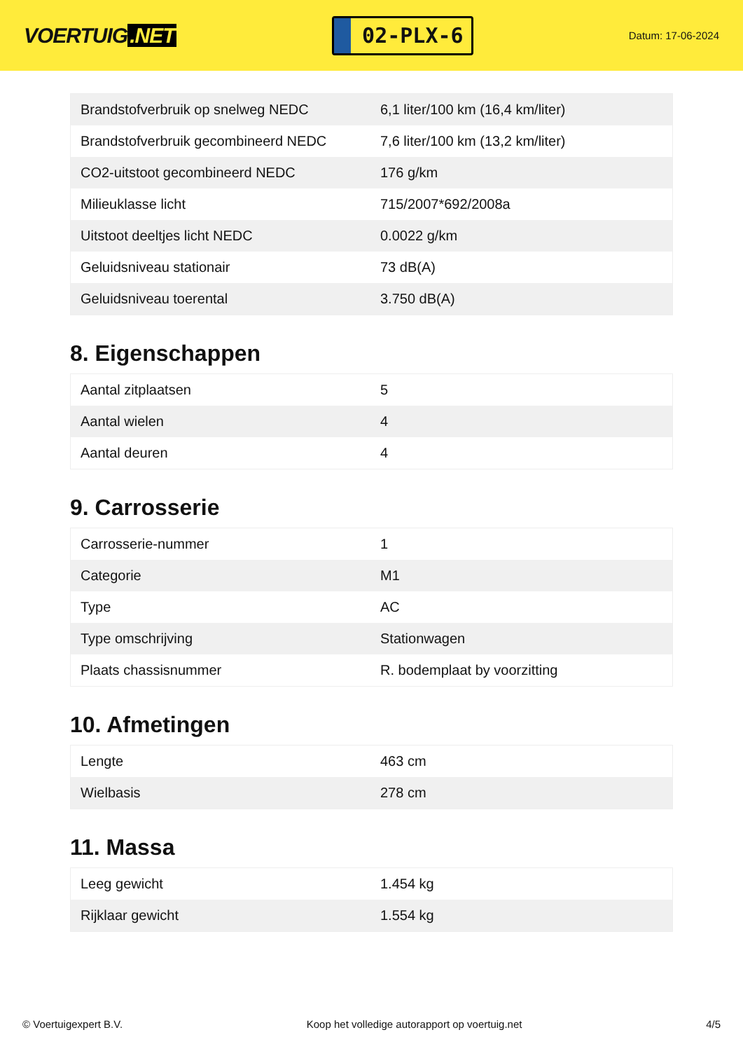VOERTUIG.NET
02-PLX-6
Datum: 17-06-2024
| Brandstofverbruik op snelweg NEDC | 6,1 liter/100 km (16,4 km/liter) |
| Brandstofverbruik gecombineerd NEDC | 7,6 liter/100 km (13,2 km/liter) |
| CO2-uitstoot gecombineerd NEDC | 176 g/km |
| Milieuklasse licht | 715/2007*692/2008a |
| Uitstoot deeltjes licht NEDC | 0.0022 g/km |
| Geluidsniveau stationair | 73 dB(A) |
| Geluidsniveau toerental | 3.750 dB(A) |
8. Eigenschappen
| Aantal zitplaatsen | 5 |
| Aantal wielen | 4 |
| Aantal deuren | 4 |
9. Carrosserie
| Carrosserie-nummer | 1 |
| Categorie | M1 |
| Type | AC |
| Type omschrijving | Stationwagen |
| Plaats chassisnummer | R. bodemplaat by voorzitting |
10. Afmetingen
| Lengte | 463 cm |
| Wielbasis | 278 cm |
11. Massa
| Leeg gewicht | 1.454 kg |
| Rijklaar gewicht | 1.554 kg |
© Voertuigexpert B.V. Koop het volledige autorapport op voertuig.net 4/5